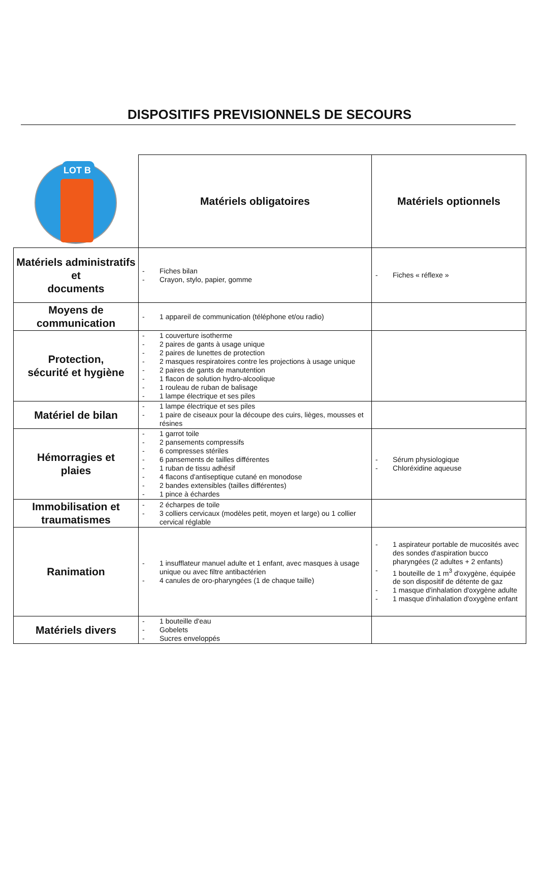DISPOSITIFS PREVISIONNELS DE SECOURS
| LOT B | Matériels obligatoires | Matériels optionnels |
| Matériels administratifs et documents | - Fiches bilan - Crayon, stylo, papier, gomme | - Fiches « réflexe » |
| Moyens de communication | - 1 appareil de communication (téléphone et/ou radio) | |
| Protection, sécurité et hygiène | - 1 couverture isotherme - 2 paires de gants à usage unique - 2 paires de lunettes de protection - 2 masques respiratoires contre les projections à usage unique - 2 paires de gants de manutention - 1 flacon de solution hydro-alcoolique - 1 rouleau de ruban de balisage - 1 lampe électrique et ses piles | |
| Matériel de bilan | - 1 lampe électrique et ses piles - 1 paire de ciseaux pour la découpe des cuirs, lièges, mousses et résines | |
| Hémorragies et plaies | - 1 garrot toile - 2 pansements compressifs - 6 compresses stériles - 6 pansements de tailles différentes - 1 ruban de tissu adhésif - 4 flacons d'antiseptique cutané en monodose - 2 bandes extensibles (tailles différentes) - 1 pince à échardes | - Sérum physiologique - Chloréxidine aqueuse |
| Immobilisation et traumatismes | - 2 écharpes de toile - 3 colliers cervicaux (modèles petit, moyen et large) ou 1 collier cervical réglable | |
| Ranimation | - 1 insufflateur manuel adulte et 1 enfant, avec masques à usage unique ou avec filtre antibactérien - 4 canules de oro-pharyngées (1 de chaque taille) | - 1 aspirateur portable de mucosités avec des sondes d'aspiration bucco pharyngées (2 adultes + 2 enfants) - 1 bouteille de 1 m<sup>3</sup> d'oxygène, équipée de son dispositif de détente de gaz - 1 masque d'inhalation d'oxygène adulte - 1 masque d'inhalation d'oxygène enfant |
| Matériels divers | - 1 bouteille d'eau - Gobelets - Sucres enveloppés | |